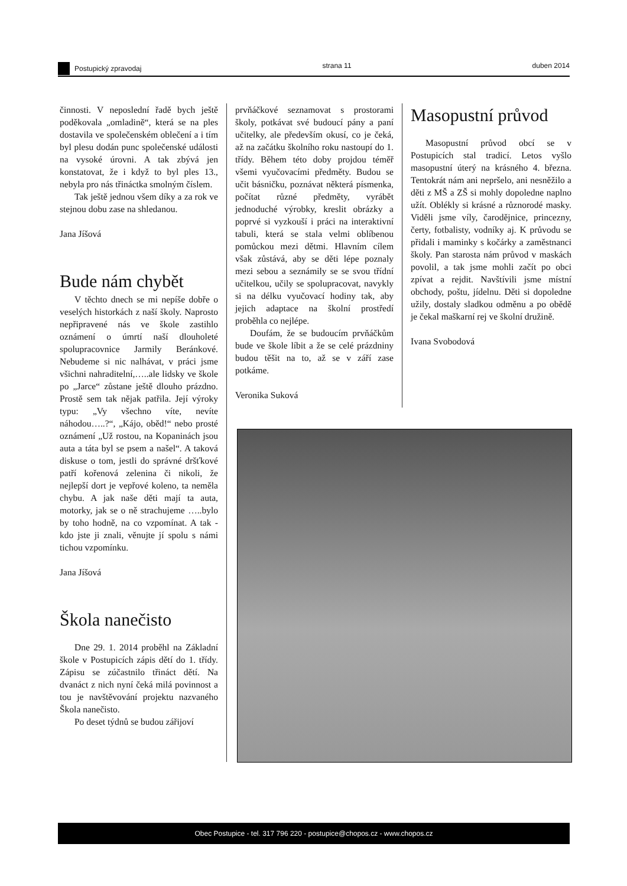Postupický zpravodaj strana 11 duben 2014
činnosti. V neposlední řadě bych ještě poděkovala „omladině“, která se na ples dostavila ve společenském oblečení a i tím byl plesu dodán punc společenské události na vysoké úrovni. A tak zbývá jen konstatovat, že i když to byl ples 13., nebyla pro nás třináctka smolným číslem.
Tak ještě jednou všem díky a za rok ve stejnou dobu zase na shledanou.
Jana Jíšová
Bude nám chybět
V těchto dnech se mi nepíše dobře o veselých historkách z naší školy. Naprosto nepřipravené nás ve škole zastihlo oznámení o úmrtí naší dlouholeté spolupracovnice Jarmily Beránkové. Nebudeme si nic nalhávat, v práci jsme všichni nahraditelní,…..ale lidsky ve škole po „Jarce“ zůstane ještě dlouho prázdno. Prostě sem tak nějak patřila. Její výroky typu: „Vy všechno víte, nevíte náhodou…..?“, „Kájo, oběd!“ nebo prosté oznámení „Už rostou, na Kopaninách jsou auta a táta byl se psem a našel“. A taková diskuse o tom, jestli do správné dršťkové patří kořenová zelenina či nikoli, že nejlepší dort je vepřové koleno, ta neměla chybu. A jak naše děti mají ta auta, motorky, jak se o ně strachujeme …..bylo by toho hodně, na co vzpomínat. A tak - kdo jste ji znali, věnujte jí spolu s námi tichou vzpomínku.
Jana Jíšová
Škola nanečisto
Dne 29. 1. 2014 proběhl na Základní škole v Postupicích zápis dětí do 1. třídy. Zápisu se zúčastnilo třináct dětí. Na dvanáct z nich nyní čeká milá povinnost a tou je navštěvování projektu nazvaného Škola nanečisto.
Po deset týdnů se budou zářijoví
prvňáčkové seznamovat s prostorami školy, potkávat své budoucí pány a paní učitelky, ale především okusí, co je čeká, až na začátku školního roku nastoupí do 1. třídy. Během této doby projdou téměř všemi vyučovacími předměty. Budou se učit básničku, poznávat některá písmenka, počítat různé předměty, vyrábět jednoduché výrobky, kreslit obrázky a poprvé si vyzkouší i práci na interaktivní tabuli, která se stala velmi oblíbenou pomůckou mezi dětmi. Hlavním cílem však zůstává, aby se děti lépe poznaly mezi sebou a seznámily se se svou třídní učitelkou, učily se spolupracovat, navykly si na délku vyučovací hodiny tak, aby jejich adaptace na školní prostředí proběhla co nejlépe.
Doufám, že se budoucím prvňáčkům bude ve škole líbit a že se celé prázdniny budou těšit na to, až se v září zase potkáme.
Veronika Suková
Masopustní průvod
Masopustní průvod obcí se v Postupicích stal tradicí. Letos vyšlo masopustní úterý na krásného 4. března. Tentokrát nám ani nepršelo, ani nesněžilo a děti z MŠ a ZŠ si mohly dopoledne naplno užít. Oblékly si krásné a různorodé masky. Viděli jsme víly, čarodějnice, princezny, čerty, fotbalisty, vodníky aj. K průvodu se přidali i maminky s kočárky a zaměstnanci školy. Pan starosta nám průvod v maskách povolil, a tak jsme mohli začít po obci zpívat a rejdit. Navštívili jsme místní obchody, poštu, jídelnu. Děti si dopoledne užily, dostaly sladkou odměnu a po obědě je čekal maškarní rej ve školní družině.
Ivana Svobodová
Obec Postupice - tel. 317 796 220 - postupice@chopos.cz - www.chopos.cz